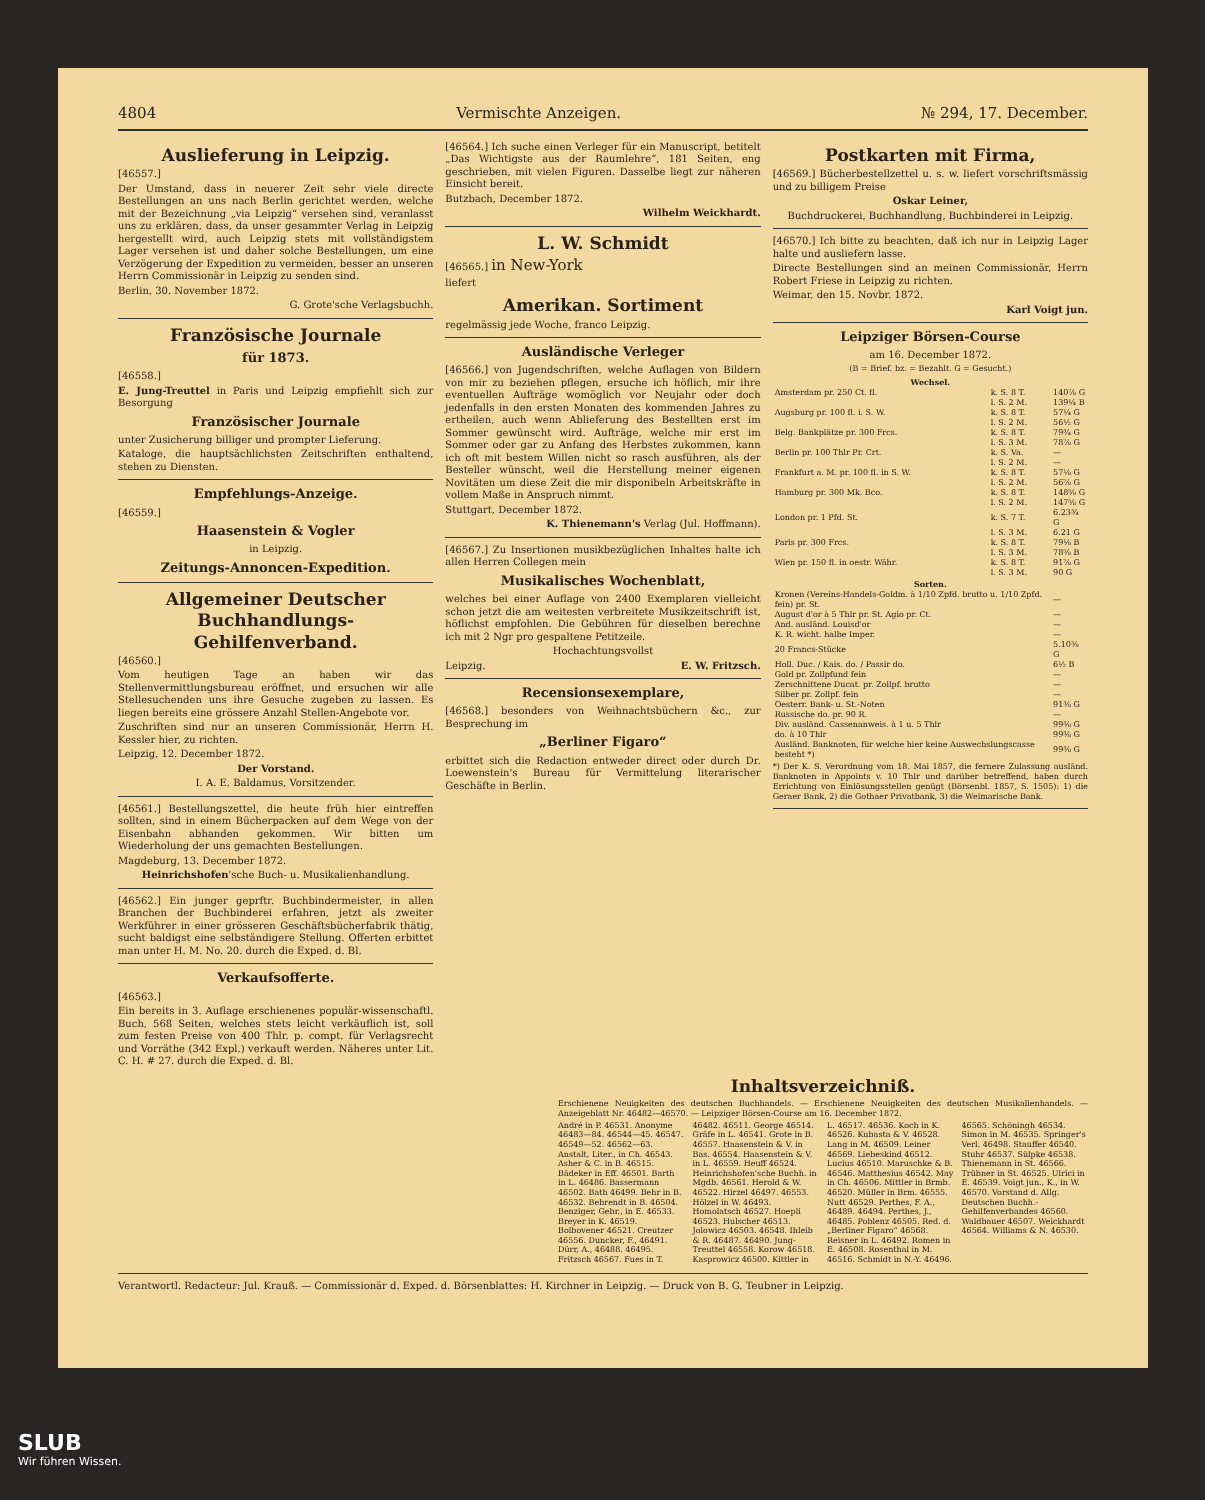4804 Vermischte Anzeigen. № 294, 17. December.
Auslieferung in Leipzig.
[46557.]
Der Umstand, dass in neuerer Zeit sehr viele directe Bestellungen an uns nach Berlin gerichtet werden, welche mit der Bezeichnung „via Leipzig“ versehen sind, veranlasst uns zu erklären, dass, da unser gesammter Verlag in Leipzig hergestellt wird, auch Leipzig stets mit vollständigstem Lager versehen ist und daher solche Bestellungen, um eine Verzögerung der Expedition zu vermeiden, besser an unseren Herrn Commissionär in Leipzig zu senden sind.
Berlin, 30. November 1872.
G. Grote'sche Verlagsbuchh.
Französische Journale
für 1873.
[46558.]
E. Jung-Treuttel in Paris und Leipzig empfiehlt sich zur Besorgung
Französischer Journale
unter Zusicherung billiger und prompter Lieferung.
Kataloge, die hauptsächlichsten Zeitschriften enthaltend, stehen zu Diensten.
Empfehlungs-Anzeige.
[46559.]
Haasenstein & Vogler
in Leipzig.
Zeitungs-Annoncen-Expedition.
Allgemeiner Deutscher Buchhandlungs-Gehilfenverband.
[46560.]
Vom heutigen Tage an haben wir das Stellenvermittlungsbureau eröffnet, und ersuchen wir alle Stellesuchenden uns ihre Gesuche zugeben zu lassen. Es liegen bereits eine grössere Anzahl Stellen-Angebote vor.
Zuschriften sind nur an unseren Commissionär, Herrn H. Kessler hier, zu richten.
Leipzig, 12. December 1872.
Der Vorstand.
I. A. E. Baldamus, Vorsitzender.
[46561.] Bestellungszettel, die heute früh hier eintreffen sollten, sind in einem Bücherpacken auf dem Wege von der Eisenbahn abhanden gekommen. Wir bitten um Wiederholung der uns gemachten Bestellungen.
Magdeburg, 13. December 1872.
Heinrichshofen'sche Buch- u. Musikalienhandlung.
[46562.] Ein junger geprftr. Buchbindermeister, in allen Branchen der Buchbinderei erfahren, jetzt als zweiter Werkführer in einer grösseren Geschäftsbücherfabrik thätig, sucht baldigst eine selbständigere Stellung. Offerten erbittet man unter H. M. No. 20. durch die Exped. d. Bl.
Verkaufsofferte.
[46563.]
Ein bereits in 3. Auflage erschienenes populär-wissenschaftl. Buch, 568 Seiten, welches stets leicht verkäuflich ist, soll zum festen Preise von 400 Thlr. p. compt. für Verlagsrecht und Vorräthe (342 Expl.) verkauft werden. Näheres unter Lit. C. H. # 27. durch die Exped. d. Bl.
[46564.] Ich suche einen Verleger für ein Manuscript, betitelt „Das Wichtigste aus der Raumlehre“, 181 Seiten, eng geschrieben, mit vielen Figuren. Dasselbe liegt zur näheren Einsicht bereit.
Butzbach, December 1872.
Wilhelm Weickhardt.
L. W. Schmidt
[46565.] in New-York
liefert
Amerikan. Sortiment
regelmässig jede Woche, franco Leipzig.
Ausländische Verleger
[46566.] von Jugendschriften, welche Auflagen von Bildern von mir zu beziehen pflegen, ersuche ich höflich, mir ihre eventuellen Aufträge womöglich vor Neujahr oder doch jedenfalls in den ersten Monaten des kommenden Jahres zu ertheilen, auch wenn Ablieferung des Bestellten erst im Sommer gewünscht wird. Aufträge, welche mir erst im Sommer oder gar zu Anfang des Herbstes zukommen, kann ich oft mit bestem Willen nicht so rasch ausführen, als der Besteller wünscht, weil die Herstellung meiner eigenen Novitäten um diese Zeit die mir disponibeln Arbeitskräfte in vollem Maße in Anspruch nimmt.
Stuttgart, December 1872.
K. Thienemann's Verlag (Jul. Hoffmann).
[46567.] Zu Insertionen musikbezüglichen Inhaltes halte ich allen Herren Collegen mein
Musikalisches Wochenblatt,
welches bei einer Auflage von 2400 Exemplaren vielleicht schon jetzt die am weitesten verbreitete Musikzeitschrift ist, höflichst empfohlen. Die Gebühren für dieselben berechne ich mit 2 Ngr pro gespaltene Petitzeile.
Hochachtungsvollst
Leipzig. E. W. Fritzsch.
Recensionsexemplare,
[46568.] besonders von Weihnachtsbüchern &c., zur Besprechung im
„Berliner Figaro“
erbittet sich die Redaction entweder direct oder durch Dr. Loewenstein's Bureau für Vermittelung literarischer Geschäfte in Berlin.
Postkarten mit Firma,
[46569.] Bücherbestellzettel u. s. w. liefert vorschriftsmässig und zu billigem Preise
Oskar Leiner,
Buchdruckerei, Buchhandlung, Buchbinderei in Leipzig.
[46570.] Ich bitte zu beachten, daß ich nur in Leipzig Lager halte und ausliefern lasse.
Directe Bestellungen sind an meinen Commissionär, Herrn Robert Friese in Leipzig zu richten.
Weimar, den 15. Novbr. 1872.
Karl Voigt jun.
Leipziger Börsen-Course
am 16. December 1872.
(B = Brief. bz. = Bezahlt. G = Gesucht.)
| Wechsel. | | |
| --- | --- | --- |
| Amsterdam pr. 250 Ct. fl. | k. S. 8 T. | 140⅞ G |
| | l. S. 2 M. | 139¼ B |
| Augsburg pr. 100 fl. i. S. W. | k. S. 8 T. | 57¼ G |
| | l. S. 2 M. | 56½ G |
| Belg. Bankplätze pr. 300 Frcs. | k. S. 8 T. | 79¾ G |
| | l. S. 3 M. | 78⅞ G |
| Berlin pr. 100 Thlr Pr. Crt. | k. S. Va. | — |
| | l. S. 2 M. | — |
| Frankfurt a. M. pr. 100 fl. in S. W. | k. S. 8 T. | 57⅛ G |
| | l. S. 2 M. | 56⅞ G |
| Hamburg pr. 300 Mk. Bco. | k. S. 8 T. | 148⅝ G |
| | l. S. 2 M. | 147⅝ G |
| London pr. 1 Pfd. St. | k. S. 7 T. | 6.23¾ G |
| | l. S. 3 M. | 6.21 G |
| Paris pr. 300 Frcs. | k. S. 8 T. | 79⅛ B |
| | l. S. 3 M. | 78⅝ B |
| Wien pr. 150 fl. in oestr. Währ. | k. S. 8 T. | 91⅞ G |
| | l. S. 3 M. | 90 G |
| Sorten. | | |
| Kronen (Vereins-Handels-Goldm. à 1/10 Zpfd. brutto u. 1/10 Zpfd. fein) pr. St. | | — |
| August d'or à 5 Thlr pr. St. Agio pr. Ct. | | — |
| And. ausländ. Louisd'or | | — |
| K. R. wicht. halbe Imper. | | — |
| 20 Francs-Stücke | | 5.10⅜ G |
| Holl. Duc. / Kais. do. / Passir do. | | 6½ B |
| Gold pr. Zollpfund fein | | — |
| Zerschnittene Ducat. pr. Zollpf. brutto | | — |
| Silber pr. Zollpf. fein | | — |
| Oesterr. Bank- u. St.-Noten | | 91⅜ G |
| Russische do. pr. 90 R. | | — |
| Div. ausländ. Cassenanweis. à 1 u. 5 Thlr | | 99⅜ G |
| do. à 10 Thlr | | 99⅜ G |
| Ausländ. Banknoten, für welche hier keine Auswechslungscasse besteht *) | | 99⅜ G |
*) Der K. S. Verordnung vom 18. Mai 1857, die fernere Zulassung ausländ. Banknoten in Appoints v. 10 Thlr und darüber betreffend, haben durch Errichtung von Einlösungsstellen genügt (Börsenbl. 1857, S. 1505): 1) die Geraer Bank, 2) die Gothaer Privatbank, 3) die Weimarische Bank.
Inhaltsverzeichniß.
Erschienene Neuigkeiten des deutschen Buchhandels. — Erschienene Neuigkeiten des deutschen Musikalienhandels. — Anzeigeblatt Nr. 46482—46570. — Leipziger Börsen-Course am 16. December 1872.
André in P. 46531. Anonyme 46483—84. 46544—45. 46547. 46549—52. 46562—63. Anstalt, Liter., in Ch. 46543. Asher & C. in B. 46515. Bädeker in Eff. 46501. Barth in L. 46486. Bassermann 46502. Bath 46499. Behr in B. 46532. Behrendt in B. 46504. Benziger, Gebr., in E. 46533. Breyer in K. 46519. Bolbovener 46521. Creutzer 46556. Duncker, F., 46491. Dürr, A., 46488. 46495. Fritzsch 46567. Fues in T. 46482. 46511. George 46514. Gräfe in L. 46541. Grote in B. 46557. Haasenstein & V. in Bas. 46554. Haasenstein & V. in L. 46559. Heuff 46524. Heinrichshofen'sche Buchh. in Mgdb. 46561. Herold & W. 46522. Hirzel 46497. 46553. Hölzel in W. 46493. Homolatsch 46527. Hoepli 46523. Hulscher 46513. Jolowicz 46503. 46548. Ihleib & R. 46487. 46490. Jung-Treuttel 46558. Korow 46518. Kasprowicz 46500. Kittler in L. 46517. 46536. Koch in K. 46526. Kubasta & V. 46528. Lang in M. 46509. Leiner 46569. Liebeskind 46512. Lucius 46510. Maruschke & B. 46546. Matthesius 46542. May in Ch. 46506. Mittler in Brmb. 46520. Müller in Brm. 46555. Nutt 46529. Perthes, F. A., 46489. 46494. Perthes, J., 46485. Poblenz 46505. Red. d. „Berliner Figaro“ 46568. Reisner in L. 46492. Romen in E. 46508. Rosenthal in M. 46516. Schmidt in N.-Y. 46496. 46565. Schöningh 46534. Simon in M. 46535. Springer's Verl. 46498. Stauffer 46540. Stuhr 46537. Sülpke 46538. Thienemann in St. 46566. Trübner in St. 46525. Ulrici in E. 46539. Voigt jun., K., in W. 46570. Vorstand d. Allg. Deutschen Buchh.-Gehilfenverbandes 46560. Waldbauer 46507. Weickhardt 46564. Williams & N. 46530.
Verantwortl. Redacteur: Jul. Krauß. — Commissionär d. Exped. d. Börsenblattes: H. Kirchner in Leipzig. — Druck von B. G. Teubner in Leipzig.
SLUB
Wir führen Wissen.